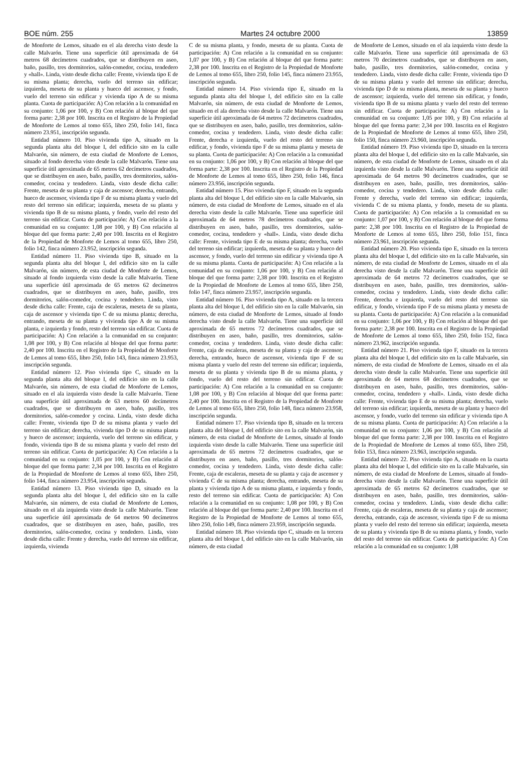BOE núm. 255 Martes 24 octubre 2000 13859
de Monforte de Lemos, situado en el ala derecha visto desde la calle Malvarón. Tiene una superficie útil aproximada de 64 metros 68 decímetros cuadrados, que se distribuyen en aseo, baño, pasillo, tres dormitorios, salón-comedor, cocina, tendedero y «hall». Linda, visto desde dicha calle: Frente, vivienda tipo E de su misma planta; derecha, vuelo del terreno sin edificar; izquierda, meseta de su planta y hueco del ascensor, y fondo, vuelo del terreno sin edificar y vivienda tipo A de su misma planta. Cuota de participación: A) Con relación a la comunidad en su conjunto: 1,06 por 100, y B) Con relación al bloque del que forma parte: 2,38 por 100. Inscrita en el Registro de la Propiedad de Monforte de Lemos al tomo 655, libro 250, folio 141, finca número 23.951, inscripción segunda.
Entidad número 10. Piso vivienda tipo A, situado en la segunda planta alta del bloque I, del edificio sito en la calle Malvarón, sin número, de esta ciudad de Monforte de Lemos, situado al fondo derecha visto desde la calle Malvarón. Tiene una superficie útil aproximada de 65 metros 62 decímetros cuadrados, que se distribuyen en aseo, baño, pasillo, tres dormitorios, salón-comedor, cocina y tendedero. Linda, visto desde dicha calle: Frente, meseta de su planta y caja de ascensor; derecha, entrando, hueco de ascensor, vivienda tipo F de su misma planta y vuelo del resto del terreno sin edificar; izquierda, meseta de su planta y vivienda tipo B de su misma planta, y fondo, vuelo del resto del terreno sin edificar. Cuota de participación: A) Con relación a la comunidad en su conjunto: 1,08 por 100, y B) Con relación al bloque del que forma parte: 2,40 por 100. Inscrita en el Registro de la Propiedad de Monforte de Lemos al tomo 655, libro 250, folio 142, finca número 23.952, inscripción segunda.
Entidad número 11. Piso vivienda tipo B, situado en la segunda planta alta del bloque I, del edificio sito en la calle Malvarón, sin número, de esta ciudad de Monforte de Lemos, situado al fondo izquierda visto desde la calle Malvarón. Tiene una superficie útil aproximada de 65 metros 62 decímetros cuadrados, que se distribuyen en aseo, baño, pasillo, tres dormitorios, salón-comedor, cocina y tendedero. Linda, visto desde dicha calle: Frente, caja de escaleras, meseta de su planta, caja de ascensor y vivienda tipo C de su misma planta; derecha, entrando, meseta de su planta y vivienda tipo A de su misma planta, e izquierda y fondo, resto del terreno sin edificar. Cuota de participación: A) Con relación a la comunidad en su conjunto: 1,08 por 100, y B) Con relación al bloque del que forma parte: 2,40 por 100. Inscrita en el Registro de la Propiedad de Monforte de Lemos al tomo 655, libro 250, folio 143, finca número 23.953, inscripción segunda.
Entidad número 12. Piso vivienda tipo C, situado en la segunda planta alta del bloque I, del edificio sito en la calle Malvarón, sin número, de esta ciudad de Monforte de Lemos, situado en el ala izquierda visto desde la calle Malvarón. Tiene una superficie útil aproximada de 63 metros 60 decímetros cuadrados, que se distribuyen en aseo, baño, pasillo, tres dormitorios, salón-comedor y cocina. Linda, visto desde dicha calle: Frente, vivienda tipo D de su misma planta y vuelo del terreno sin edificar; derecha, vivienda tipo D de su misma planta y hueco de ascensor; izquierda, vuelo del terreno sin edificar, y fondo, vivienda tipo B de su misma planta y vuelo del resto del terreno sin edificar. Cuota de participación: A) Con relación a la comunidad en su conjunto: 1,05 por 100, y B) Con relación al bloque del que forma parte: 2,34 por 100. Inscrita en el Registro de la Propiedad de Monforte de Lemos al tomo 655, libro 250, folio 144, finca número 23.954, inscripción segunda.
Entidad número 13. Piso vivienda tipo D, situado en la segunda planta alta del bloque I, del edificio sito en la calle Malvarón, sin número, de esta ciudad de Monforte de Lemos, situado en el ala izquierda visto desde la calle Malvarón. Tiene una superficie útil aproximada de 64 metros 90 decímetros cuadrados, que se distribuyen en aseo, baño, pasillo, tres dormitorios, salón-comedor, cocina y tendedero. Linda, visto desde dicha calle: Frente y derecha, vuelo del terreno sin edificar, izquierda, vivienda
C de su misma planta, y fondo, meseta de su planta. Cuota de participación: A) Con relación a la comunidad en su conjunto: 1,07 por 100, y B) Con relación al bloque del que forma parte: 2,38 por 100. Inscrita en el Registro de la Propiedad de Monforte de Lemos al tomo 655, libro 250, folio 145, finca número 23.955, inscripción segunda.
Entidad número 14. Piso vivienda tipo E, situado en la segunda planta alta del bloque I, del edificio sito en la calle Malvarón, sin número, de esta ciudad de Monforte de Lemos, situado en el ala derecha visto desde la calle Malvarón. Tiene una superficie útil aproximada de 64 metros 72 decímetros cuadrados, que se distribuyen en aseo, baño, pasillo, tres dormitorios, salón-comedor, cocina y tendedero. Linda, visto desde dicha calle: Frente, derecha e izquierda, vuelo del resto del terreno sin edificar, y fondo, vivienda tipo F de su misma planta y meseta de su planta. Cuota de participación: A) Con relación a la comunidad en su conjunto: 1,06 por 100, y B) Con relación al bloque del que forma parte: 2,38 por 100. Inscrita en el Registro de la Propiedad de Monforte de Lemos al tomo 655, libro 250, folio 146, finca número 23.956, inscripción segunda.
Entidad número 15. Piso vivienda tipo F, situado en la segunda planta alta del bloque I, del edificio sito en la calle Malvarón, sin número, de esta ciudad de Monforte de Lemos, situado en el ala derecha visto desde la calle Malvarón. Tiene una superficie útil aproximada de 64 metros 78 decímetros cuadrados, que se distribuyen en aseo, baño, pasillo, tres dormitorios, salón-comedor, cocina, tendedero y «hall». Linda, visto desde dicha calle: Frente, vivienda tipo E de su misma planta; derecha, vuelo del terreno sin edificar; izquierda, meseta de su planta y hueco del ascensor, y fondo, vuelo del terreno sin edificar y vivienda tipo A de su misma planta. Cuota de participación: A) Con relación a la comunidad en su conjunto: 1,06 por 100, y B) Con relación al bloque del que forma parte: 2,38 por 100. Inscrita en el Registro de la Propiedad de Monforte de Lemos al tomo 655, libro 250, folio 147, finca número 23.957, inscripción segunda.
Entidad número 16. Piso vivienda tipo A, situado en la tercera planta alta del bloque I, del edificio sito en la calle Malvarón, sin número, de esta ciudad de Monforte de Lemos, situado al fondo derecha visto desde la calle Malvarón. Tiene una superficie útil aproximada de 65 metros 72 decímetros cuadrados, que se distribuyen en aseo, baño, pasillo, tres dormitorios, salón-comedor, cocina y tendedero. Linda, visto desde dicha calle: Frente, caja de escaleras, meseta de su planta y caja de ascensor; derecha, entrando, hueco de ascensor, vivienda tipo F de su misma planta y vuelo del resto del terreno sin edificar; izquierda, meseta de su planta y vivienda tipo B de su misma planta, y fondo, vuelo del resto del terreno sin edificar. Cuota de participación: A) Con relación a la comunidad en su conjunto: 1,08 por 100, y B) Con relación al bloque del que forma parte: 2,40 por 100. Inscrita en el Registro de la Propiedad de Monforte de Lemos al tomo 655, libro 250, folio 148, finca número 23.958, inscripción segunda.
Entidad número 17. Piso vivienda tipo B, situado en la tercera planta alta del bloque I, del edificio sito en la calle Malvarón, sin número, de esta ciudad de Monforte de Lemos, situado al fondo izquierda visto desde la calle Malvarón. Tiene una superficie útil aproximada de 65 metros 72 decímetros cuadrados, que se distribuyen en aseo, baño, pasillo, tres dormitorios, salón-comedor, cocina y tendedero. Linda, visto desde dicha calle: Frente, caja de escaleras, meseta de su planta y caja de ascensor y vivienda C de su misma planta; derecha, entrando, meseta de su planta y vivienda tipo A de su misma planta, e izquierda y fondo, resto del terreno sin edificar. Cuota de participación: A) Con relación a la comunidad en su conjunto: 1,08 por 100, y B) Con relación al bloque del que forma parte: 2,40 por 100. Inscrita en el Registro de la Propiedad de Monforte de Lemos al tomo 655, libro 250, folio 149, finca número 23.959, inscripción segunda.
Entidad número 18. Piso vivienda tipo C, situado en la tercera planta alta del bloque I, del edificio sito en la calle Malvarón, sin número, de esta ciudad
de Monforte de Lemos, situado en el ala izquierda visto desde la calle Malvarón. Tiene una superficie útil aproximada de 63 metros 70 decímetros cuadrados, que se distribuyen en aseo, baño, pasillo, tres dormitorios, salón-comedor, cocina y tendedero. Linda, visto desde dicha calle: Frente, vivienda tipo D de su misma planta y vuelo del terreno sin edificar; derecha, vivienda tipo D de su misma planta, meseta de su planta y hueco de ascensor; izquierda, vuelo del terreno sin edificar, y fondo, vivienda tipo B de su misma planta y vuelo del resto del terreno sin edificar. Cuota de participación: A) Con relación a la comunidad en su conjunto: 1,05 por 100, y B) Con relación al bloque del que forma parte: 2,34 por 100. Inscrita en el Registro de la Propiedad de Monforte de Lemos al tomo 655, libro 250, folio 150, finca número 23.960, inscripción segunda.
Entidad número 19. Piso vivienda tipo D, situado en la tercera planta alta del bloque I, del edificio sito en la calle Malvarón, sin número, de esta ciudad de Monforte de Lemos, situado en el ala izquierda visto desde la calle Malvarón. Tiene una superficie útil aproximada de 64 metros 90 decímetros cuadrados, que se distribuyen en aseo, baño, pasillo, tres dormitorios, salón-comedor, cocina y tendedero. Linda, visto desde dicha calle: Frente y derecha, vuelo del terreno sin edificar; izquierda, vivienda C de su misma planta, y fondo, meseta de su planta. Cuota de participación: A) Con relación a la comunidad en su conjunto: 1,07 por 100, y B) Con relación al bloque del que forma parte: 2,38 por 100. Inscrita en el Registro de la Propiedad de Monforte de Lemos al tomo 655, libro 250, folio 151, finca número 23.961, inscripción segunda.
Entidad número 20. Piso vivienda tipo E, situado en la tercera planta alta del bloque I, del edificio sito en la calle Malvarón, sin número, de esta ciudad de Monforte de Lemos, situado en el ala derecha visto desde la calle Malvarón. Tiene una superficie útil aproximada de 64 metros 72 decímetros cuadrados, que se distribuyen en aseo, baño, pasillo, tres dormitorios, salón-comedor, cocina y tendedero. Linda, visto desde dicha calle: Frente, derecha e izquierda, vuelo del resto del terreno sin edificar, y fondo, vivienda tipo F de su misma planta y meseta de su planta. Cuota de participación: A) Con relación a la comunidad en su conjunto: 1,06 por 100, y B) Con relación al bloque del que forma parte: 2,38 por 100. Inscrita en el Registro de la Propiedad de Monforte de Lemos al tomo 655, libro 250, folio 152, finca número 23.962, inscripción segunda.
Entidad número 21. Piso vivienda tipo F, situado en la tercera planta alta del bloque I, del edificio sito en la calle Malvarón, sin número, de esta ciudad de Monforte de Lemos, situado en el ala derecha visto desde la calle Malvarón. Tiene una superficie útil aproximada de 64 metros 68 decímetros cuadrados, que se distribuyen en aseo, baño, pasillo, tres dormitorios, salón-comedor, cocina, tendedero y «hall». Linda, visto desde dicha calle: Frente, vivienda tipo E de su misma planta; derecha, vuelo del terreno sin edificar; izquierda, meseta de su planta y hueco del ascensor, y fondo, vuelo del terreno sin edificar y vivienda tipo A de su misma planta. Cuota de participación: A) Con relación a la comunidad en su conjunto: 1,06 por 100, y B) Con relación al bloque del que forma parte: 2,38 por 100. Inscrita en el Registro de la Propiedad de Monforte de Lemos al tomo 655, libro 250, folio 153, finca número 23.963, inscripción segunda.
Entidad número 22. Piso vivienda tipo A, situado en la cuarta planta alta del bloque I, del edificio sito en la calle Malvarón, sin número, de esta ciudad de Monforte de Lemos, situado al fondo-derecha visto desde la calle Malvarón. Tiene una superficie útil aproximada de 65 metros 62 decímetros cuadrados, que se distribuyen en aseo, baño, pasillo, tres dormitorios, salón-comedor, cocina y tendedero. Linda, visto desde dicha calle: Frente, caja de escaleras, meseta de su planta y caja de ascensor; derecha, entrando, caja de ascensor, vivienda tipo F de su misma planta y vuelo del resto del terreno sin edificar; izquierda, meseta de su planta y vivienda tipo B de su misma planta, y fondo, vuelo del resto del terreno sin edificar. Cuota de participación: A) Con relación a la comunidad en su conjunto: 1,08